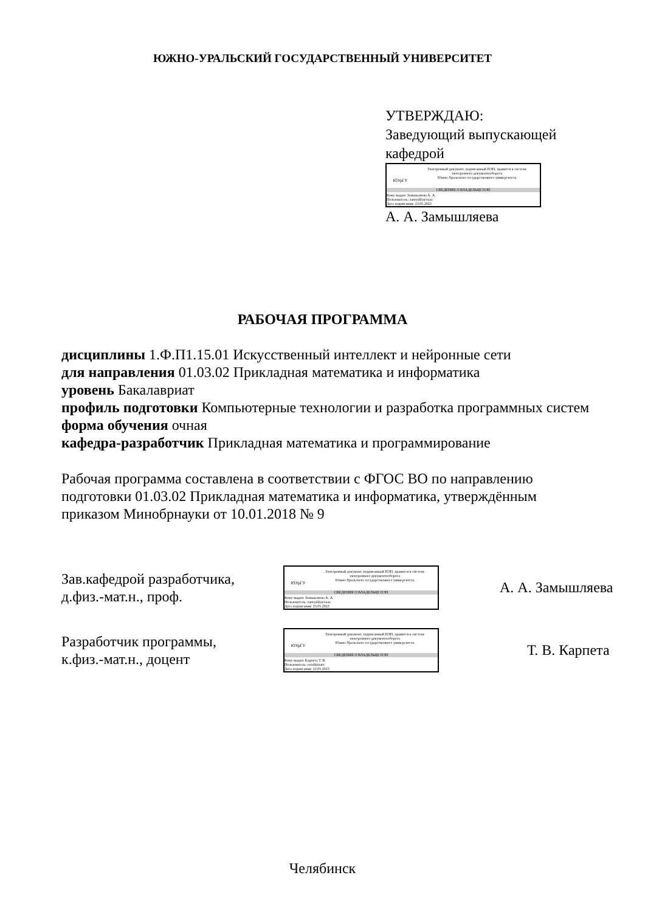ЮЖНО-УРАЛЬСКИЙ ГОСУДАРСТВЕННЫЙ УНИВЕРСИТЕТ
УТВЕРЖДАЮ:
Заведующий выпускающей
кафедрой
ЮУрГУ
Электронный документ, подписанный ПЭП, хранится в системе
электронного документооборота
Южно-Уральского государственного университета
СВЕДЕНИЯ О ВЛАДЕЛЬЦЕ ПЭП
Кому выдан: Замышляева А. А.
Пользователь: zamyshliaevaaa
Дата подписания: 23.05.2023
А. А. Замышляева
РАБОЧАЯ ПРОГРАММА
дисциплины 1.Ф.П1.15.01 Искусственный интеллект и нейронные сети
для направления 01.03.02 Прикладная математика и информатика
уровень Бакалавриат
профиль подготовки Компьютерные технологии и разработка программных систем
форма обучения очная
кафедра-разработчик Прикладная математика и программирование
Рабочая программа составлена в соответствии с ФГОС ВО по направлению подготовки 01.03.02 Прикладная математика и информатика, утверждённым приказом Минобрнауки от 10.01.2018 № 9
Зав.кафедрой разработчика,
д.физ.-мат.н., проф.
ЮУрГУ
Электронный документ, подписанный ПЭП, хранится в системе
электронного документооборота
Южно-Уральского государственного университета
СВЕДЕНИЯ О ВЛАДЕЛЬЦЕ ПЭП
Кому выдан: Замышляева А. А.
Пользователь: zamyshliaevaaa
Дата подписания: 23.05.2023
А. А. Замышляева
Разработчик программы,
к.физ.-мат.н., доцент
ЮУрГУ
Электронный документ, подписанный ПЭП, хранится в системе
электронного документооборота
Южно-Уральского государственного университета
СВЕДЕНИЯ О ВЛАДЕЛЬЦЕ ПЭП
Кому выдан: Карпета Т. В.
Пользователь: eroshkinatv
Дата подписания: 22.05.2023
Т. В. Карпета
Челябинск